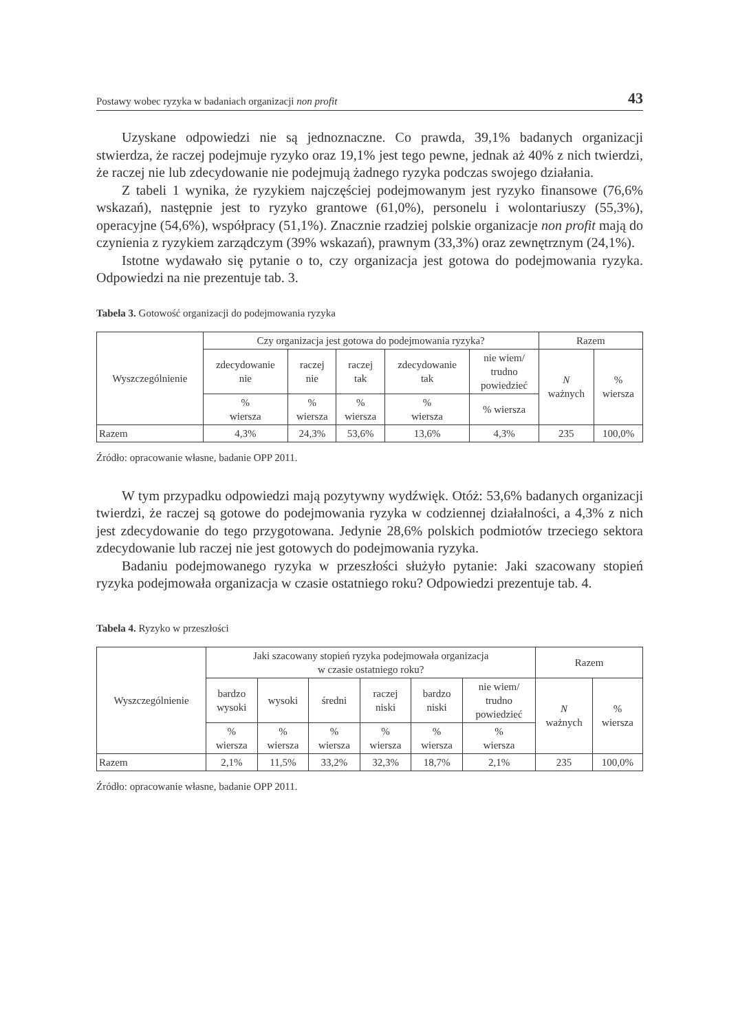Postawy wobec ryzyka w badaniach organizacji non profit 43
Uzyskane odpowiedzi nie są jednoznaczne. Co prawda, 39,1% badanych organizacji stwierdza, że raczej podejmuje ryzyko oraz 19,1% jest tego pewne, jednak aż 40% z nich twierdzi, że raczej nie lub zdecydowanie nie podejmują żadnego ryzyka podczas swojego działania.
Z tabeli 1 wynika, że ryzykiem najczęściej podejmowanym jest ryzyko finansowe (76,6% wskazań), następnie jest to ryzyko grantowe (61,0%), personelu i wolontariuszy (55,3%), operacyjne (54,6%), współpracy (51,1%). Znacznie rzadziej polskie organizacje non profit mają do czynienia z ryzykiem zarządczym (39% wskazań), prawnym (33,3%) oraz zewnętrznym (24,1%).
Istotne wydawało się pytanie o to, czy organizacja jest gotowa do podejmowania ryzyka. Odpowiedzi na nie prezentuje tab. 3.
Tabela 3. Gotowość organizacji do podejmowania ryzyka
| Wyszczególnienie | Czy organizacja jest gotowa do podejmowania ryzyka? | | | | | Razem | |
| --- | --- | --- | --- | --- | --- | --- | --- |
| | zdecydowanie nie | raczej nie | raczej tak | zdecydowanie tak | nie wiem/ trudno powiedzieć | N ważnych | % wiersza |
| | % wiersza | % wiersza | % wiersza | % wiersza | % wiersza | | |
| Razem | 4,3% | 24,3% | 53,6% | 13,6% | 4,3% | 235 | 100,0% |
Źródło: opracowanie własne, badanie OPP 2011.
W tym przypadku odpowiedzi mają pozytywny wydźwięk. Otóż: 53,6% badanych organizacji twierdzi, że raczej są gotowe do podejmowania ryzyka w codziennej działalności, a 4,3% z nich jest zdecydowanie do tego przygotowana. Jedynie 28,6% polskich podmiotów trzeciego sektora zdecydowanie lub raczej nie jest gotowych do podejmowania ryzyka.
Badaniu podejmowanego ryzyka w przeszłości służyło pytanie: Jaki szacowany stopień ryzyka podejmowała organizacja w czasie ostatniego roku? Odpowiedzi prezentuje tab. 4.
Tabela 4. Ryzyko w przeszłości
| Wyszczególnienie | Jaki szacowany stopień ryzyka podejmowała organizacja w czasie ostatniego roku? | | | | | | Razem | |
| --- | --- | --- | --- | --- | --- | --- | --- | --- |
| | bardzo wysoki | wysoki | średni | raczej niski | bardzo niski | nie wiem/ trudno powiedzieć | N ważnych | % wiersza |
| | % wiersza | % wiersza | % wiersza | % wiersza | % wiersza | % wiersza | | |
| Razem | 2,1% | 11,5% | 33,2% | 32,3% | 18,7% | 2,1% | 235 | 100,0% |
Źródło: opracowanie własne, badanie OPP 2011.